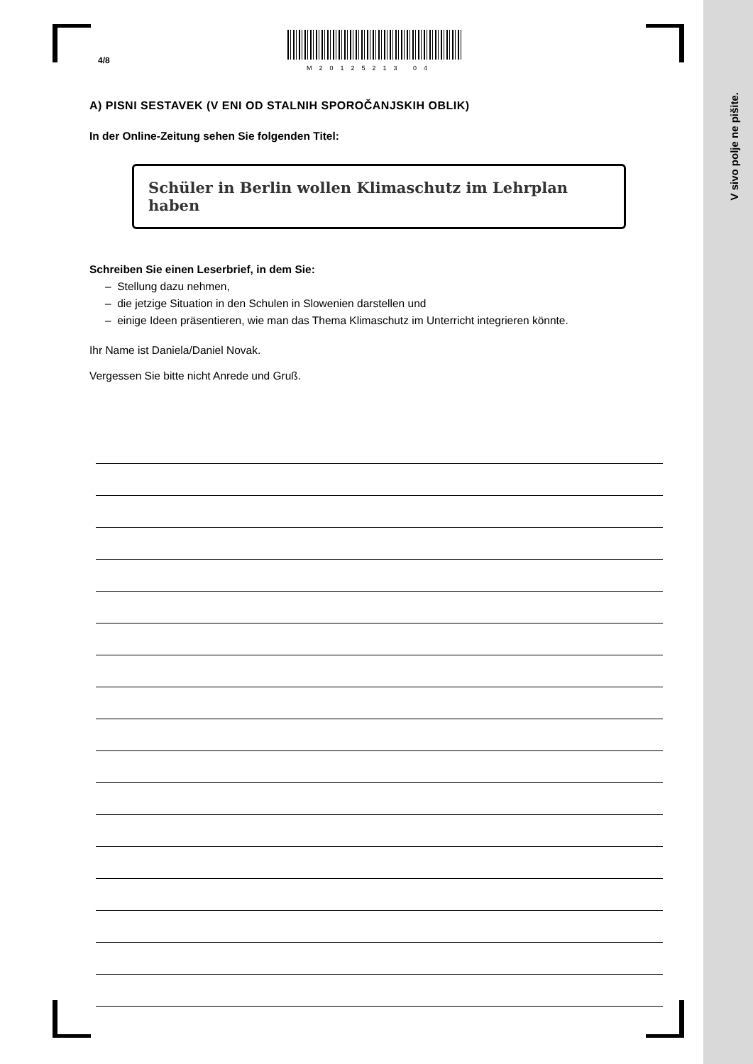V sivo polje ne pišite.
4/8
M20125213 04
A) PISNI SESTAVEK (V ENI OD STALNIH SPOROČANJSKIH OBLIK)
In der Online-Zeitung sehen Sie folgenden Titel:
Schüler in Berlin wollen Klimaschutz im Lehrplan haben
Schreiben Sie einen Leserbrief, in dem Sie:
– Stellung dazu nehmen,
– die jetzige Situation in den Schulen in Slowenien darstellen und
– einige Ideen präsentieren, wie man das Thema Klimaschutz im Unterricht integrieren könnte.
Ihr Name ist Daniela/Daniel Novak.
Vergessen Sie bitte nicht Anrede und Gruß.